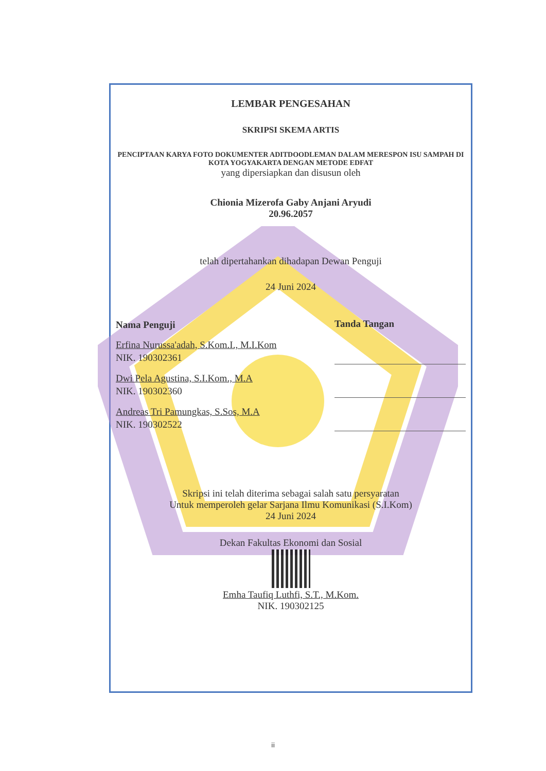LEMBAR PENGESAHAN
SKRIPSI SKEMA ARTIS
PENCIPTAAN KARYA FOTO DOKUMENTER ADITDOODLEMAN DALAM MERESPON ISU SAMPAH DI KOTA YOGYAKARTA DENGAN METODE EDFAT
yang dipersiapkan dan disusun oleh
Chionia Mizerofa Gaby Anjani Aryudi
20.96.2057
telah dipertahankan dihadapan Dewan Penguji
24 Juni 2024
Nama Penguji
Tanda Tangan
Erfina Nurussa'adah, S.Kom.I., M.I.Kom
NIK. 190302361
Dwi Pela Agustina, S.I.Kom., M.A
NIK. 190302360
Andreas Tri Pamungkas, S.Sos, M.A
NIK. 190302522
Skripsi ini telah diterima sebagai salah satu persyaratan
Untuk memperoleh gelar Sarjana Ilmu Komunikasi (S.I.Kom)
24 Juni 2024
Dekan Fakultas Ekonomi dan Sosial
Emha Taufiq Luthfi, S.T., M.Kom.
NIK. 190302125
ii